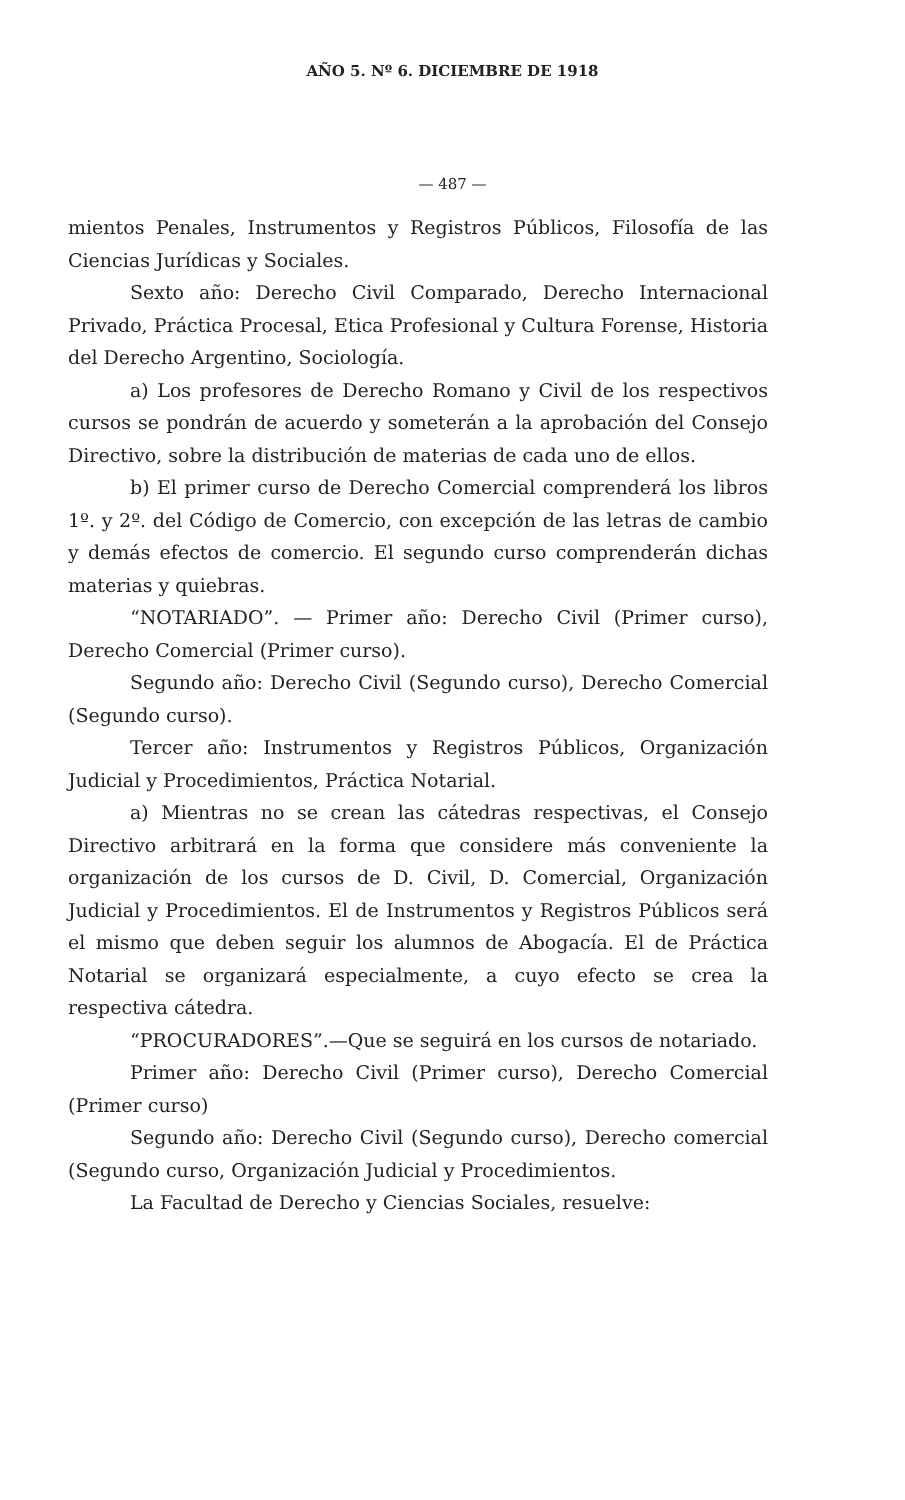AÑO 5. Nº 6. DICIEMBRE DE 1918
— 487 —
mientos Penales, Instrumentos y Registros Públicos, Filosofía de las Ciencias Jurídicas y Sociales.
Sexto año: Derecho Civil Comparado, Derecho Internacional Privado, Práctica Procesal, Etica Profesional y Cultura Forense, Historia del Derecho Argentino, Sociología.
a) Los profesores de Derecho Romano y Civil de los respectivos cursos se pondrán de acuerdo y someterán a la aprobación del Consejo Directivo, sobre la distribución de materias de cada uno de ellos.
b) El primer curso de Derecho Comercial comprenderá los libros 1º. y 2º. del Código de Comercio, con excepción de las letras de cambio y demás efectos de comercio. El segundo curso comprenderán dichas materias y quiebras.
“NOTARIADO”. — Primer año: Derecho Civil (Primer curso), Derecho Comercial (Primer curso).
Segundo año: Derecho Civil (Segundo curso), Derecho Comercial (Segundo curso).
Tercer año: Instrumentos y Registros Públicos, Organización Judicial y Procedimientos, Práctica Notarial.
a) Mientras no se crean las cátedras respectivas, el Consejo Directivo arbitrará en la forma que considere más conveniente la organización de los cursos de D. Civil, D. Comercial, Organización Judicial y Procedimientos. El de Instrumentos y Registros Públicos será el mismo que deben seguir los alumnos de Abogacía. El de Práctica Notarial se organizará especialmente, a cuyo efecto se crea la respectiva cátedra.
“PROCURADORES”.—Que se seguirá en los cursos de notariado.
Primer año: Derecho Civil (Primer curso), Derecho Comercial (Primer curso)
Segundo año: Derecho Civil (Segundo curso), Derecho comercial (Segundo curso, Organización Judicial y Procedimientos.
La Facultad de Derecho y Ciencias Sociales, resuelve: